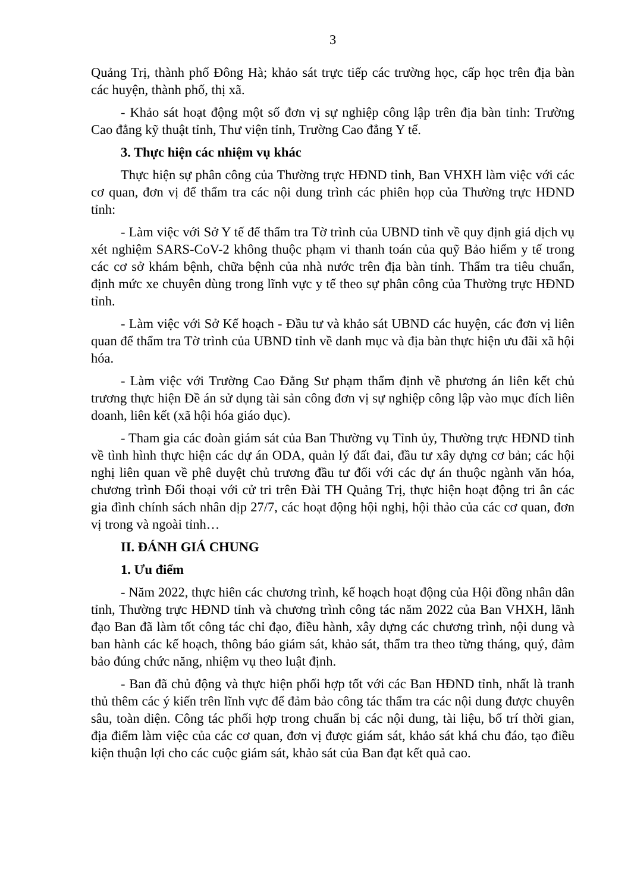3
Quảng Trị, thành phố Đông Hà; khảo sát trực tiếp các trường học, cấp học trên địa bàn các huyện, thành phố, thị xã.
- Khảo sát hoạt động một số đơn vị sự nghiệp công lập trên địa bàn tỉnh: Trường Cao đẳng kỹ thuật tỉnh, Thư viện tỉnh, Trường Cao đẳng Y tế.
3. Thực hiện các nhiệm vụ khác
Thực hiện sự phân công của Thường trực HĐND tỉnh, Ban VHXH làm việc với các cơ quan, đơn vị để thẩm tra các nội dung trình các phiên họp của Thường trực HĐND tỉnh:
- Làm việc với Sở Y tế để thẩm tra Tờ trình của UBND tỉnh về quy định giá dịch vụ xét nghiệm SARS-CoV-2 không thuộc phạm vi thanh toán của quỹ Bảo hiểm y tế trong các cơ sở khám bệnh, chữa bệnh của nhà nước trên địa bàn tỉnh. Thẩm tra tiêu chuẩn, định mức xe chuyên dùng trong lĩnh vực y tế theo sự phân công của Thường trực HĐND tỉnh.
- Làm việc với Sở Kế hoạch - Đầu tư và khảo sát UBND các huyện, các đơn vị liên quan để thẩm tra Tờ trình của UBND tỉnh về danh mục và địa bàn thực hiện ưu đãi xã hội hóa.
- Làm việc với Trường Cao Đẳng Sư phạm thẩm định về phương án liên kết chủ trương thực hiện Đề án sử dụng tài sản công đơn vị sự nghiệp công lập vào mục đích liên doanh, liên kết (xã hội hóa giáo dục).
- Tham gia các đoàn giám sát của Ban Thường vụ Tỉnh ủy, Thường trực HĐND tỉnh về tình hình thực hiện các dự án ODA, quản lý đất đai, đầu tư xây dựng cơ bản; các hội nghị liên quan về phê duyệt chủ trương đầu tư đối với các dự án thuộc ngành văn hóa, chương trình Đối thoại với cử tri trên Đài TH Quảng Trị, thực hiện hoạt động tri ân các gia đình chính sách nhân dịp 27/7, các hoạt động hội nghị, hội thảo của các cơ quan, đơn vị trong và ngoài tỉnh…
II. ĐÁNH GIÁ CHUNG
1. Ưu điểm
- Năm 2022, thực hiên các chương trình, kế hoạch hoạt động của Hội đồng nhân dân tỉnh, Thường trực HĐND tỉnh và chương trình công tác năm 2022 của Ban VHXH, lãnh đạo Ban đã làm tốt công tác chỉ đạo, điều hành, xây dựng các chương trình, nội dung và ban hành các kế hoạch, thông báo giám sát, khảo sát, thẩm tra theo từng tháng, quý, đảm bảo đúng chức năng, nhiệm vụ theo luật định.
- Ban đã chủ động và thực hiện phối hợp tốt với các Ban HĐND tỉnh, nhất là tranh thủ thêm các ý kiến trên lĩnh vực để đảm bảo công tác thẩm tra các nội dung được chuyên sâu, toàn diện. Công tác phối hợp trong chuẩn bị các nội dung, tài liệu, bố trí thời gian, địa điểm làm việc của các cơ quan, đơn vị được giám sát, khảo sát khá chu đáo, tạo điều kiện thuận lợi cho các cuộc giám sát, khảo sát của Ban đạt kết quả cao.